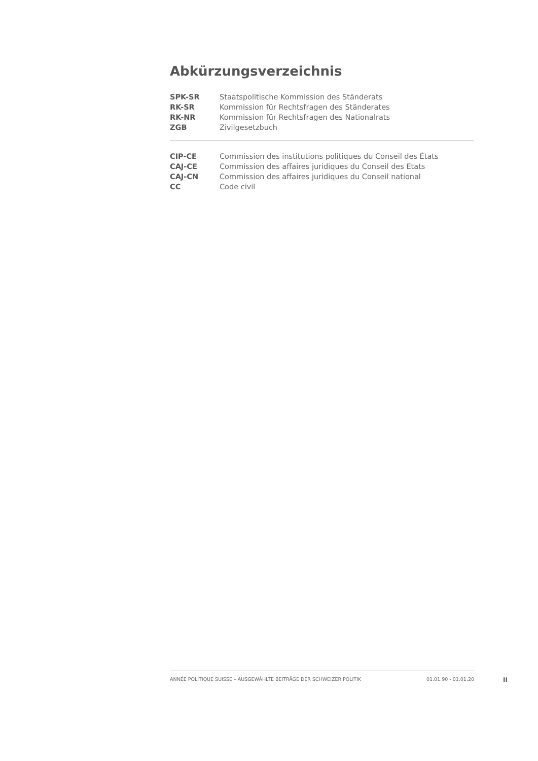Abkürzungsverzeichnis
| SPK-SR | Staatspolitische Kommission des Ständerats |
| RK-SR | Kommission für Rechtsfragen des Ständerates |
| RK-NR | Kommission für Rechtsfragen des Nationalrats |
| ZGB | Zivilgesetzbuch |
| CIP-CE | Commission des institutions politiques du Conseil des États |
| CAJ-CE | Commission des affaires juridiques du Conseil des Etats |
| CAJ-CN | Commission des affaires juridiques du Conseil national |
| CC | Code civil |
ANNÉE POLITIQUE SUISSE – AUSGEWÄHLTE BEITRÄGE DER SCHWEIZER POLITIK 01.01.90 - 01.01.20
II